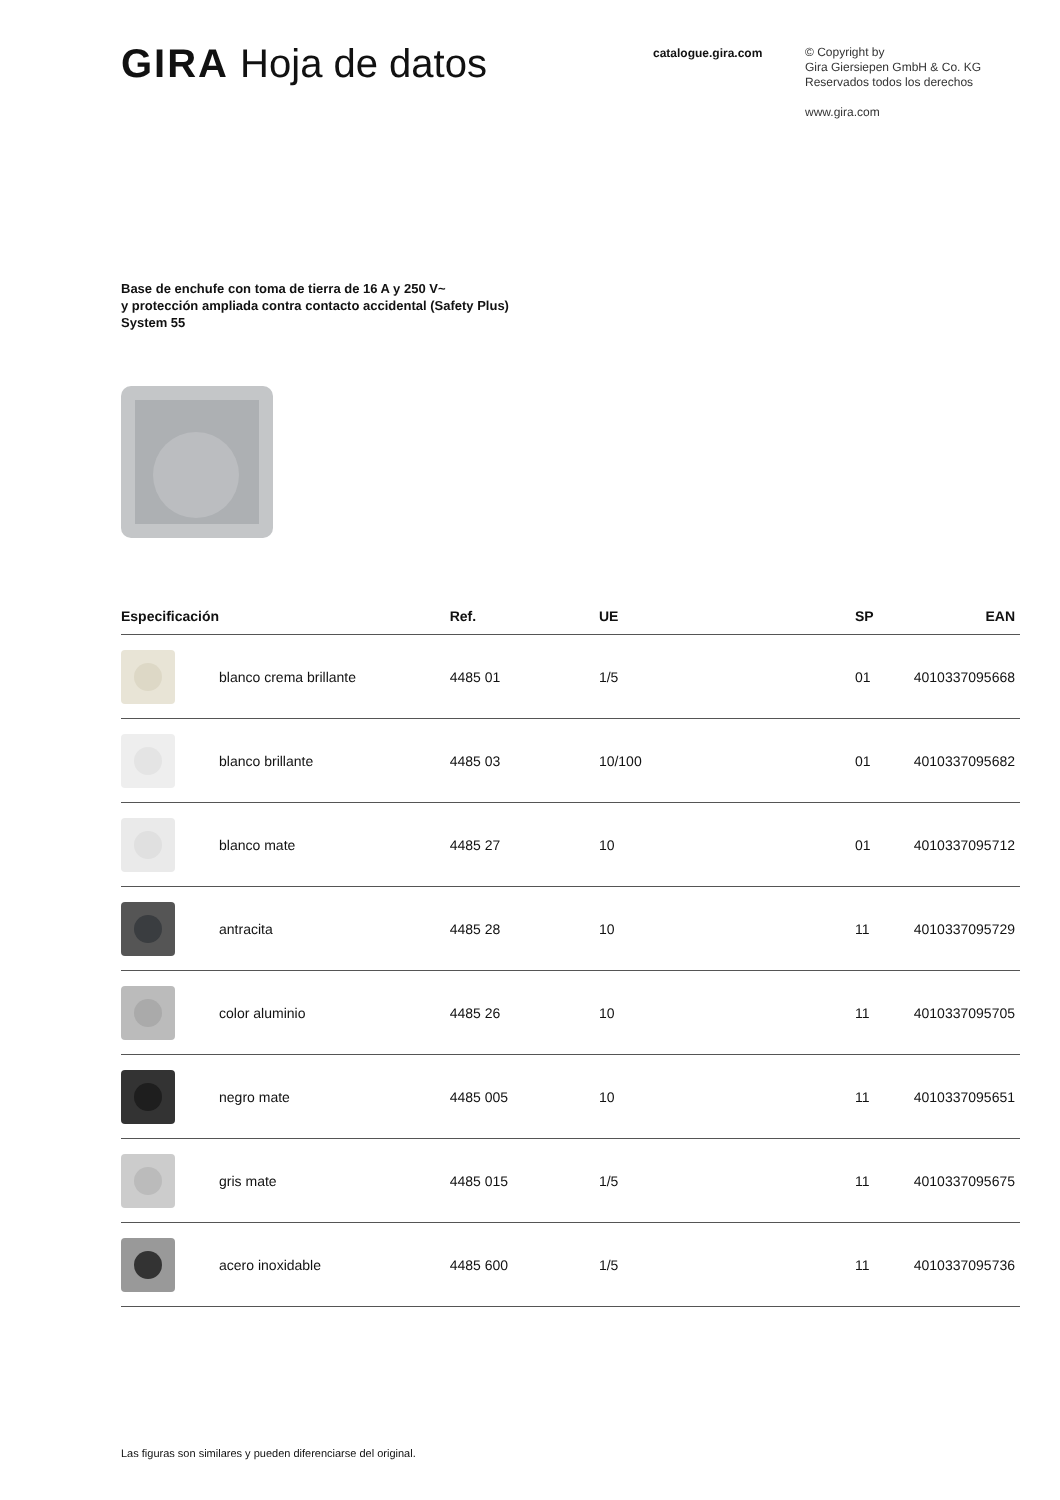GIRA Hoja de datos
catalogue.gira.com
© Copyright by
Gira Giersiepen GmbH & Co. KG
Reservados todos los derechos
www.gira.com
Base de enchufe con toma de tierra de 16 A y 250 V~
y protección ampliada contra contacto accidental (Safety Plus)
System 55
| Especificación | | Ref. | UE | SP | EAN |
| --- | --- | --- | --- | --- | --- |
| | blanco crema brillante | 4485 01 | 1/5 | 01 | 4010337095668 |
| | blanco brillante | 4485 03 | 10/100 | 01 | 4010337095682 |
| | blanco mate | 4485 27 | 10 | 01 | 4010337095712 |
| | antracita | 4485 28 | 10 | 11 | 4010337095729 |
| | color aluminio | 4485 26 | 10 | 11 | 4010337095705 |
| | negro mate | 4485 005 | 10 | 11 | 4010337095651 |
| | gris mate | 4485 015 | 1/5 | 11 | 4010337095675 |
| | acero inoxidable | 4485 600 | 1/5 | 11 | 4010337095736 |
Las figuras son similares y pueden diferenciarse del original.